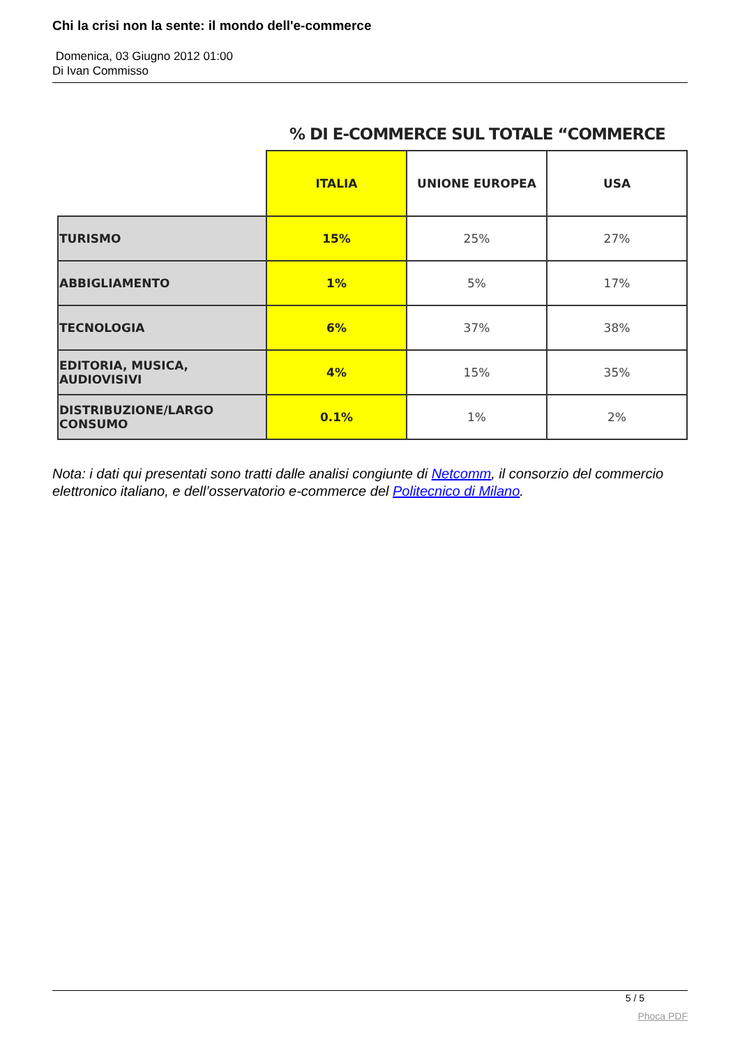Chi la crisi non la sente: il mondo dell'e-commerce
Domenica, 03 Giugno 2012 01:00
Di Ivan Commisso
% DI E-COMMERCE SUL TOTALE “COMMERCE
| | ITALIA | UNIONE EUROPEA | USA |
| --- | --- | --- | --- |
| TURISMO | 15% | 25% | 27% |
| ABBIGLIAMENTO | 1% | 5% | 17% |
| TECNOLOGIA | 6% | 37% | 38% |
| EDITORIA, MUSICA, AUDIOVISIVI | 4% | 15% | 35% |
| DISTRIBUZIONE/LARGO CONSUMO | 0.1% | 1% | 2% |
Nota: i dati qui presentati sono tratti dalle analisi congiunte di Netcomm, il consorzio del commercio elettronico italiano, e dell’osservatorio e-commerce del Politecnico di Milano.
5 / 5
Phoca PDF